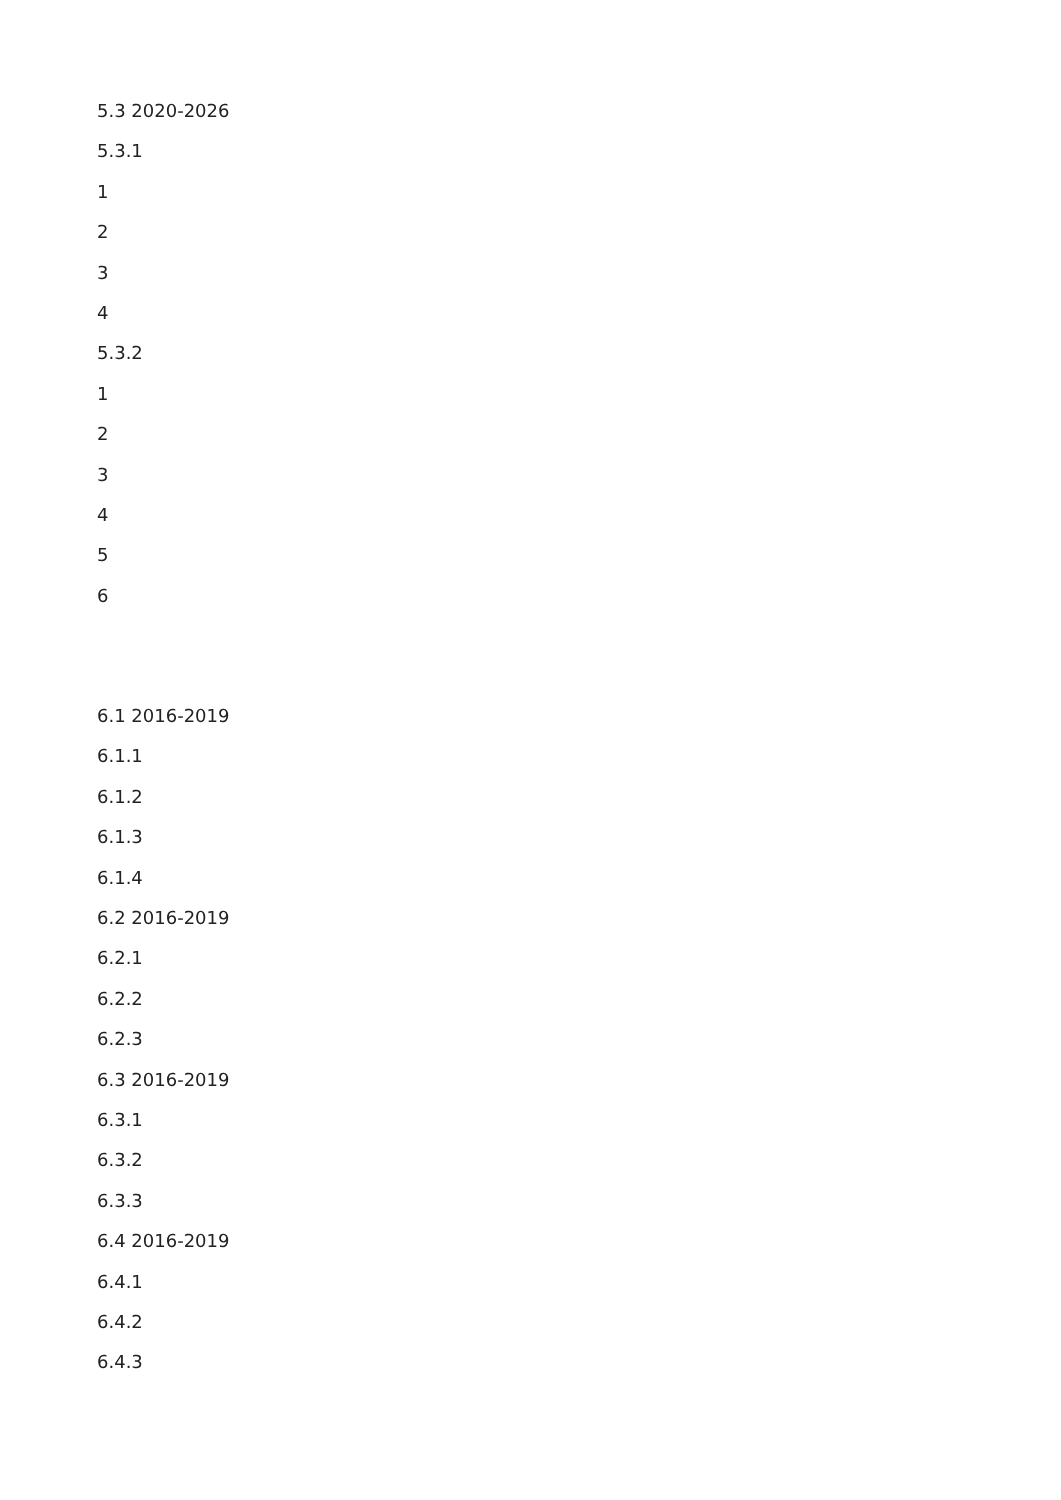5.3 2020-2026
5.3.1
1
2
3
4
5.3.2
1
2
3
4
5
6
6.1 2016-2019
6.1.1
6.1.2
6.1.3
6.1.4
6.2 2016-2019
6.2.1
6.2.2
6.2.3
6.3 2016-2019
6.3.1
6.3.2
6.3.3
6.4 2016-2019
6.4.1
6.4.2
6.4.3